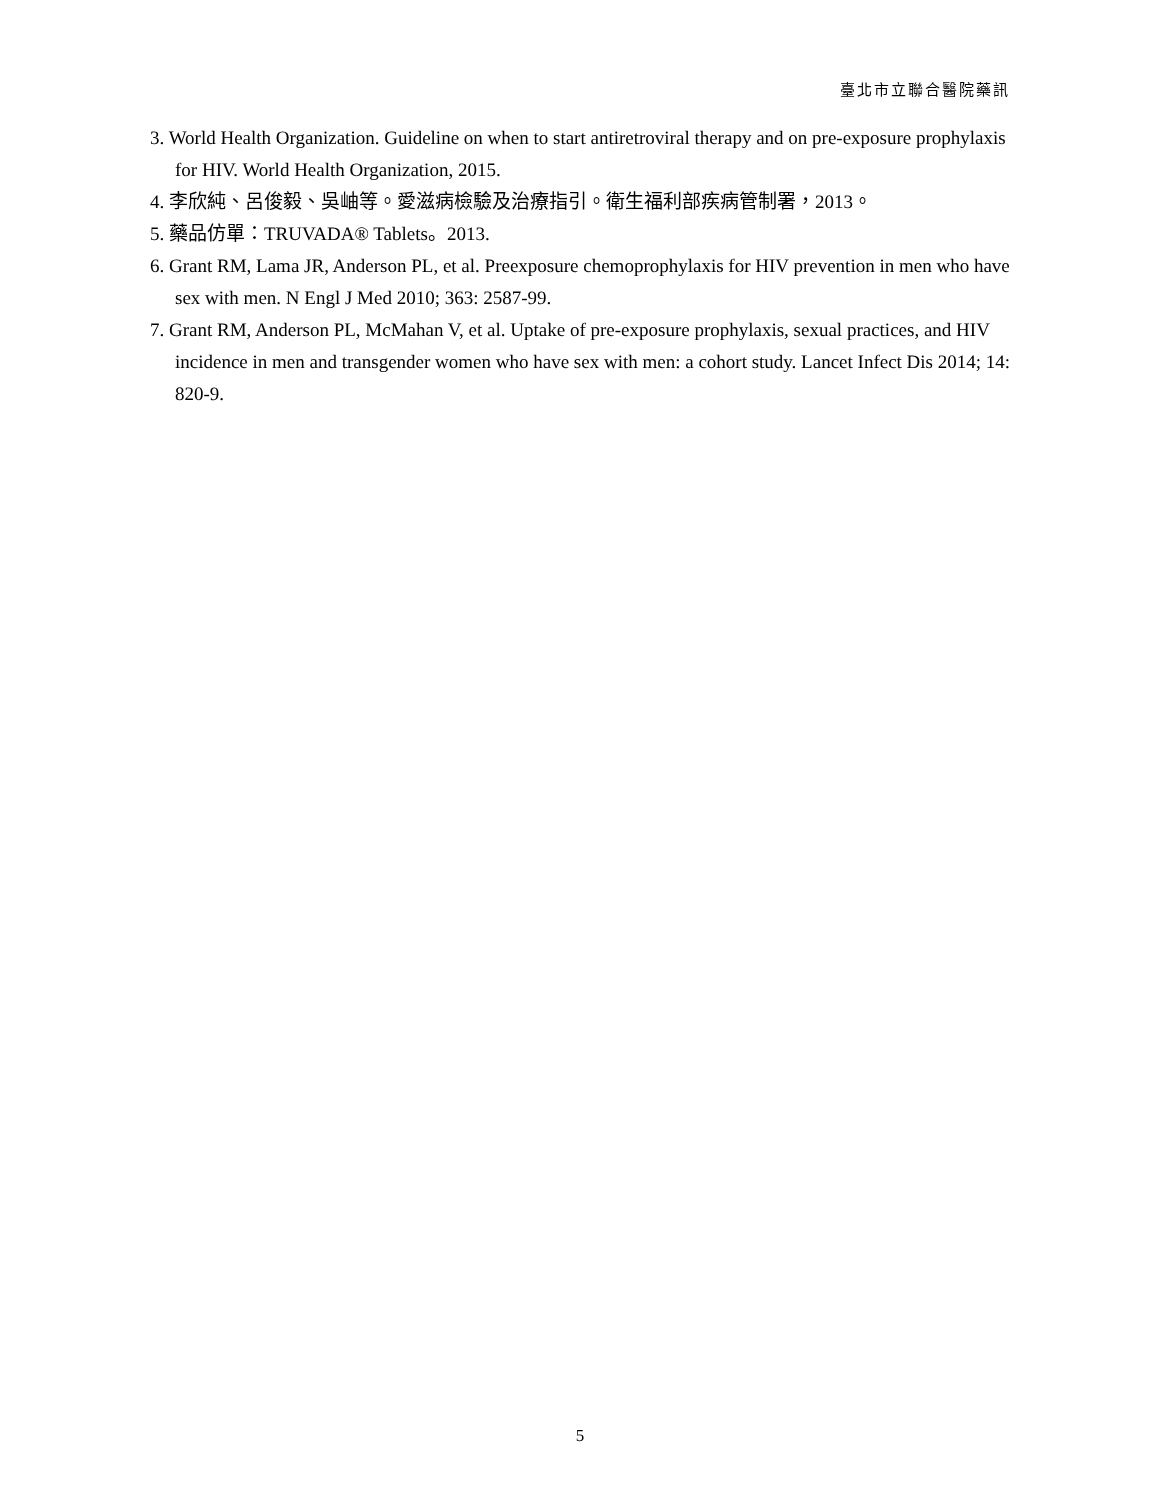臺北市立聯合醫院藥訊
3. World Health Organization. Guideline on when to start antiretroviral therapy and on pre-exposure prophylaxis for HIV. World Health Organization, 2015.
4. 李欣純、呂俊毅、吳岫等。愛滋病檢驗及治療指引。衛生福利部疾病管制署，2013。
5. 藥品仿單：TRUVADA® Tablets。2013.
6. Grant RM, Lama JR, Anderson PL, et al. Preexposure chemoprophylaxis for HIV prevention in men who have sex with men. N Engl J Med 2010; 363: 2587-99.
7. Grant RM, Anderson PL, McMahan V, et al. Uptake of pre-exposure prophylaxis, sexual practices, and HIV incidence in men and transgender women who have sex with men: a cohort study. Lancet Infect Dis 2014; 14: 820-9.
5